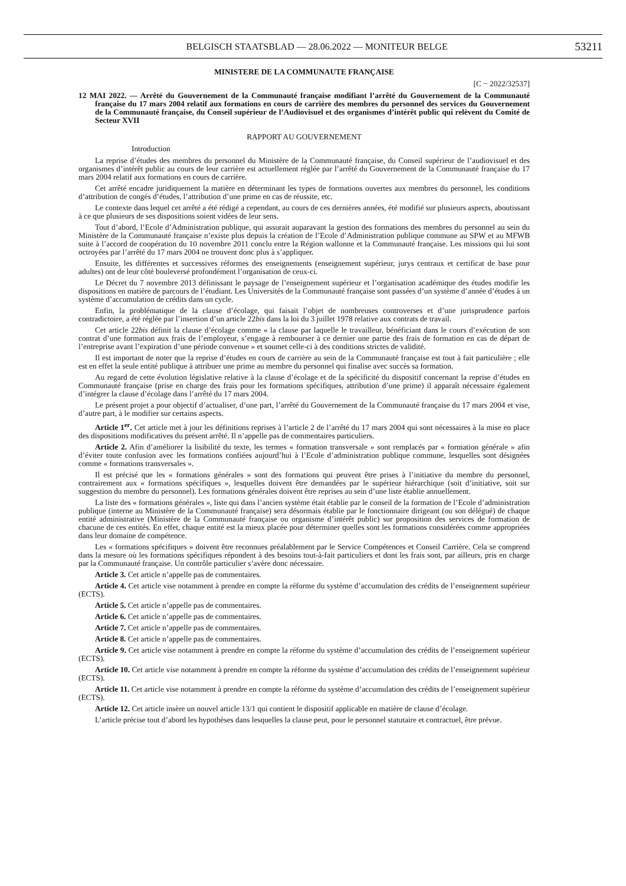BELGISCH STAATSBLAD — 28.06.2022 — MONITEUR BELGE
53211
MINISTERE DE LA COMMUNAUTE FRANÇAISE
[C − 2022/32537]
12 MAI 2022. — Arrêté du Gouvernement de la Communauté française modifiant l’arrêté du Gouvernement de la Communauté française du 17 mars 2004 relatif aux formations en cours de carrière des membres du personnel des services du Gouvernement de la Communauté française, du Conseil supérieur de l’Audiovisuel et des organismes d’intérêt public qui relèvent du Comité de Secteur XVII
RAPPORT AU GOUVERNEMENT
Introduction
La reprise d’études des membres du personnel du Ministère de la Communauté française, du Conseil supérieur de l’audiovisuel et des organismes d’intérêt public au cours de leur carrière est actuellement réglée par l’arrêté du Gouvernement de la Communauté française du 17 mars 2004 relatif aux formations en cours de carrière.
Cet arrêté encadre juridiquement la matière en déterminant les types de formations ouvertes aux membres du personnel, les conditions d’attribution de congés d’études, l’attribution d’une prime en cas de réussite, etc.
Le contexte dans lequel cet arrêté a été rédigé a cependant, au cours de ces dernières années, été modifié sur plusieurs aspects, aboutissant à ce que plusieurs de ses dispositions soient vidées de leur sens.
Tout d’abord, l’Ecole d’Administration publique, qui assurait auparavant la gestion des formations des membres du personnel au sein du Ministère de la Communauté française n’existe plus depuis la création de l’Ecole d’Administration publique commune au SPW et au MFWB suite à l’accord de coopération du 10 novembre 2011 conclu entre la Région wallonne et la Communauté française. Les missions qui lui sont octroyées par l’arrêté du 17 mars 2004 ne trouvent donc plus à s’appliquer.
Ensuite, les différentes et successives réformes des enseignements (enseignement supérieur, jurys centraux et certificat de base pour adultes) ont de leur côté bouleversé profondément l’organisation de ceux-ci.
Le Décret du 7 novembre 2013 définissant le paysage de l’enseignement supérieur et l’organisation académique des études modifie les dispositions en matière de parcours de l’étudiant. Les Universités de la Communauté française sont passées d’un système d’année d’études à un système d’accumulation de crédits dans un cycle.
Enfin, la problématique de la clause d’écolage, qui faisait l’objet de nombreuses controverses et d’une jurisprudence parfois contradictoire, a été réglée par l’insertion d’un article 22bis dans la loi du 3 juillet 1978 relative aux contrats de travail.
Cet article 22bis définit la clause d’écolage comme « la clause par laquelle le travailleur, bénéficiant dans le cours d’exécution de son contrat d’une formation aux frais de l’employeur, s’engage à rembourser à ce dernier une partie des frais de formation en cas de départ de l’entreprise avant l’expiration d’une période convenue » et soumet celle-ci à des conditions strictes de validité.
Il est important de noter que la reprise d’études en cours de carrière au sein de la Communauté française est tout à fait particulière ; elle est en effet la seule entité publique à attribuer une prime au membre du personnel qui finalise avec succès sa formation.
Au regard de cette évolution législative relative à la clause d’écolage et de la spécificité du dispositif concernant la reprise d’études en Communauté française (prise en charge des frais pour les formations spécifiques, attribution d’une prime) il apparaît nécessaire également d’intégrer la clause d’écolage dans l’arrêté du 17 mars 2004.
Le présent projet a pour objectif d’actualiser, d’une part, l’arrêté du Gouvernement de la Communauté française du 17 mars 2004 et vise, d’autre part, à le modifier sur certains aspects.
Article 1<sup>er</sup>. Cet article met à jour les définitions reprises à l’article 2 de l’arrêté du 17 mars 2004 qui sont nécessaires à la mise en place des dispositions modificatives du présent arrêté. Il n’appelle pas de commentaires particuliers.
Article 2. Afin d’améliorer la lisibilité du texte, les termes « formation transversale » sont remplacés par « formation générale » afin d’éviter toute confusion avec les formations confiées aujourd’hui à l’Ecole d’administration publique commune, lesquelles sont désignées comme « formations transversales ».
Il est précisé que les « formations générales » sont des formations qui peuvent être prises à l’initiative du membre du personnel, contrairement aux « formations spécifiques », lesquelles doivent être demandées par le supérieur hiérarchique (soit d’initiative, soit sur suggestion du membre du personnel). Les formations générales doivent être reprises au sein d’une liste établie annuellement.
La liste des « formations générales », liste qui dans l’ancien système était établie par le conseil de la formation de l’Ecole d’administration publique (interne au Ministère de la Communauté française) sera désormais établie par le fonctionnaire dirigeant (ou son délégué) de chaque entité administrative (Ministère de la Communauté française ou organisme d’intérêt public) sur proposition des services de formation de chacune de ces entités. En effet, chaque entité est la mieux placée pour déterminer quelles sont les formations considérées comme appropriées dans leur domaine de compétence.
Les « formations spécifiques » doivent être reconnues préalablement par le Service Compétences et Conseil Carrière. Cela se comprend dans la mesure où les formations spécifiques répondent à des besoins tout-à-fait particuliers et dont les frais sont, par ailleurs, pris en charge par la Communauté française. Un contrôle particulier s’avère donc nécessaire.
Article 3. Cet article n’appelle pas de commentaires.
Article 4. Cet article vise notamment à prendre en compte la réforme du système d’accumulation des crédits de l’enseignement supérieur (ECTS).
Article 5. Cet article n’appelle pas de commentaires.
Article 6. Cet article n’appelle pas de commentaires.
Article 7. Cet article n’appelle pas de commentaires.
Article 8. Cet article n’appelle pas de commentaires.
Article 9. Cet article vise notamment à prendre en compte la réforme du système d’accumulation des crédits de l’enseignement supérieur (ECTS).
Article 10. Cet article vise notamment à prendre en compte la réforme du système d’accumulation des crédits de l’enseignement supérieur (ECTS).
Article 11. Cet article vise notamment à prendre en compte la réforme du système d’accumulation des crédits de l’enseignement supérieur (ECTS).
Article 12. Cet article insère un nouvel article 13/1 qui contient le dispositif applicable en matière de clause d’écolage.
L’article précise tout d’abord les hypothèses dans lesquelles la clause peut, pour le personnel statutaire et contractuel, être prévue.